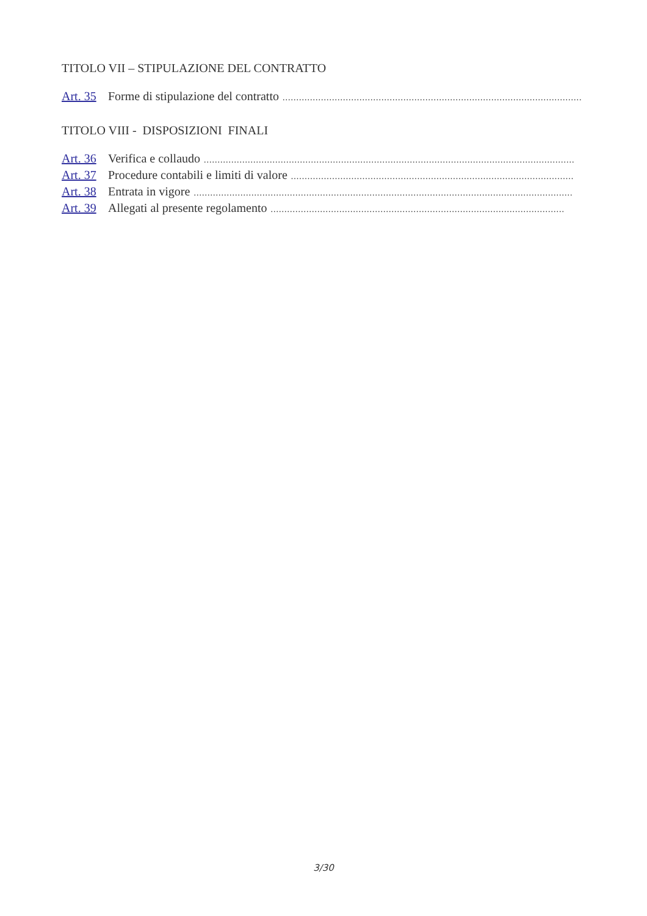TITOLO VII – STIPULAZIONE DEL CONTRATTO
Art. 35 Forme di stipulazione del contratto..............................................................................................................
TITOLO VIII - DISPOSIZIONI FINALI
Art. 36 Verifica e collaudo.......................................................................................................................................
Art. 37 Procedure contabili e limiti di valore.......................................................................................................
Art. 38 Entrata in vigore..........................................................................................................................................
Art. 39 Allegati al presente regolamento...........................................................................................................
3/30